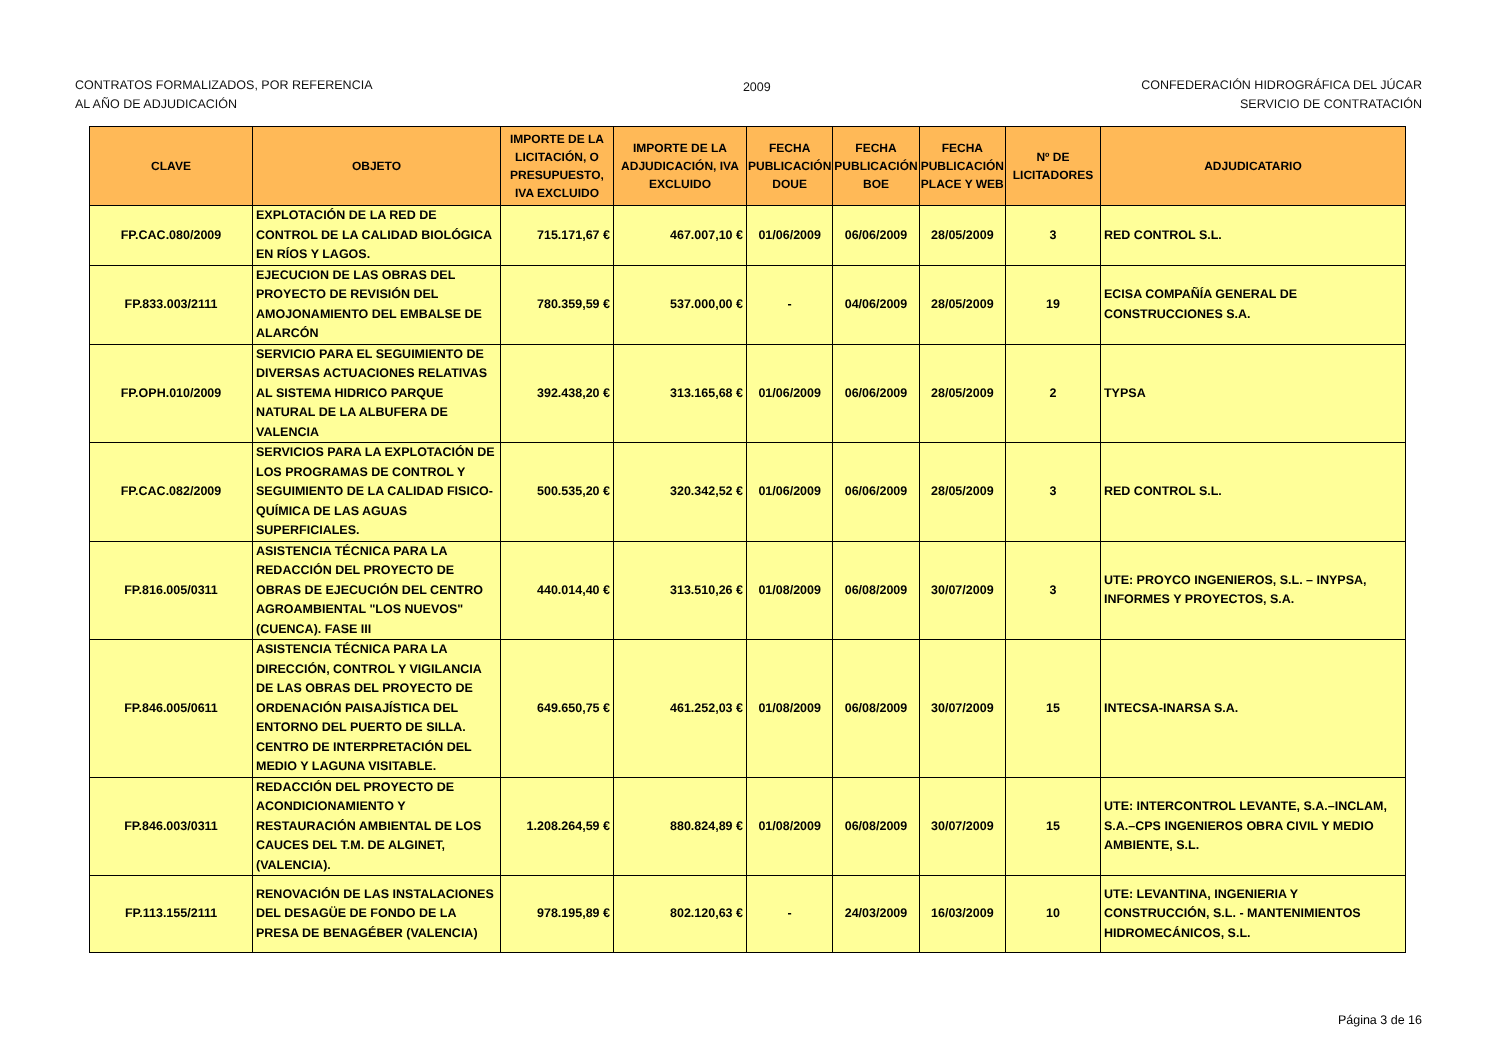CONTRATOS FORMALIZADOS, POR REFERENCIA
AL AÑO DE ADJUDICACIÓN
2009 CONFEDERACIÓN HIDROGRÁFICA DEL JÚCAR
SERVICIO DE CONTRATACIÓN
| CLAVE | OBJETO | IMPORTE DE LA LICITACIÓN, O PRESUPUESTO, IVA EXCLUIDO | IMPORTE DE LA ADJUDICACIÓN, IVA EXCLUIDO | FECHA PUBLICACIÓN DOUE | FECHA PUBLICACIÓN BOE | FECHA PUBLICACIÓN PLACE Y WEB | Nº DE LICITADORES | ADJUDICATARIO |
| --- | --- | --- | --- | --- | --- | --- | --- | --- |
| FP.CAC.080/2009 | EXPLOTACIÓN DE LA RED DE CONTROL DE LA CALIDAD BIOLÓGICA EN RÍOS Y LAGOS. | 715.171,67 € | 467.007,10 € | 01/06/2009 | 06/06/2009 | 28/05/2009 | 3 | RED CONTROL S.L. |
| FP.833.003/2111 | EJECUCION DE LAS OBRAS DEL PROYECTO DE REVISIÓN DEL AMOJONAMIENTO DEL EMBALSE DE ALARCÓN | 780.359,59 € | 537.000,00 € | - | 04/06/2009 | 28/05/2009 | 19 | ECISA COMPAÑÍA GENERAL DE CONSTRUCCIONES S.A. |
| FP.OPH.010/2009 | SERVICIO PARA EL SEGUIMIENTO DE DIVERSAS ACTUACIONES RELATIVAS AL SISTEMA HIDRICO PARQUE NATURAL DE LA ALBUFERA DE VALENCIA | 392.438,20 € | 313.165,68 € | 01/06/2009 | 06/06/2009 | 28/05/2009 | 2 | TYPSA |
| FP.CAC.082/2009 | SERVICIOS PARA LA EXPLOTACIÓN DE LOS PROGRAMAS DE CONTROL Y SEGUIMIENTO DE LA CALIDAD FISICO-QUÍMICA DE LAS AGUAS SUPERFICIALES. | 500.535,20 € | 320.342,52 € | 01/06/2009 | 06/06/2009 | 28/05/2009 | 3 | RED CONTROL S.L. |
| FP.816.005/0311 | ASISTENCIA TÉCNICA PARA LA REDACCIÓN DEL PROYECTO DE OBRAS DE EJECUCIÓN DEL CENTRO AGROAMBIENTAL "LOS NUEVOS" (CUENCA). FASE III | 440.014,40 € | 313.510,26 € | 01/08/2009 | 06/08/2009 | 30/07/2009 | 3 | UTE: PROYCO INGENIEROS, S.L. – INYPSA, INFORMES Y PROYECTOS, S.A. |
| FP.846.005/0611 | ASISTENCIA TÉCNICA PARA LA DIRECCIÓN, CONTROL Y VIGILANCIA DE LAS OBRAS DEL PROYECTO DE ORDENACIÓN PAISAJÍSTICA DEL ENTORNO DEL PUERTO DE SILLA. CENTRO DE INTERPRETACIÓN DEL MEDIO Y LAGUNA VISITABLE. | 649.650,75 € | 461.252,03 € | 01/08/2009 | 06/08/2009 | 30/07/2009 | 15 | INTECSA-INARSA S.A. |
| FP.846.003/0311 | REDACCIÓN DEL PROYECTO DE ACONDICIONAMIENTO Y RESTAURACIÓN AMBIENTAL DE LOS CAUCES DEL T.M. DE ALGINET, (VALENCIA). | 1.208.264,59 € | 880.824,89 € | 01/08/2009 | 06/08/2009 | 30/07/2009 | 15 | UTE: INTERCONTROL LEVANTE, S.A.–INCLAM, S.A.–CPS INGENIEROS OBRA CIVIL Y MEDIO AMBIENTE, S.L. |
| FP.113.155/2111 | RENOVACIÓN DE LAS INSTALACIONES DEL DESAGÜE DE FONDO DE LA PRESA DE BENAGÉBER (VALENCIA) | 978.195,89 € | 802.120,63 € | - | 24/03/2009 | 16/03/2009 | 10 | UTE: LEVANTINA, INGENIERIA Y CONSTRUCCIÓN, S.L. - MANTENIMIENTOS HIDROMECÁNICOS, S.L. |
Página 3 de 16